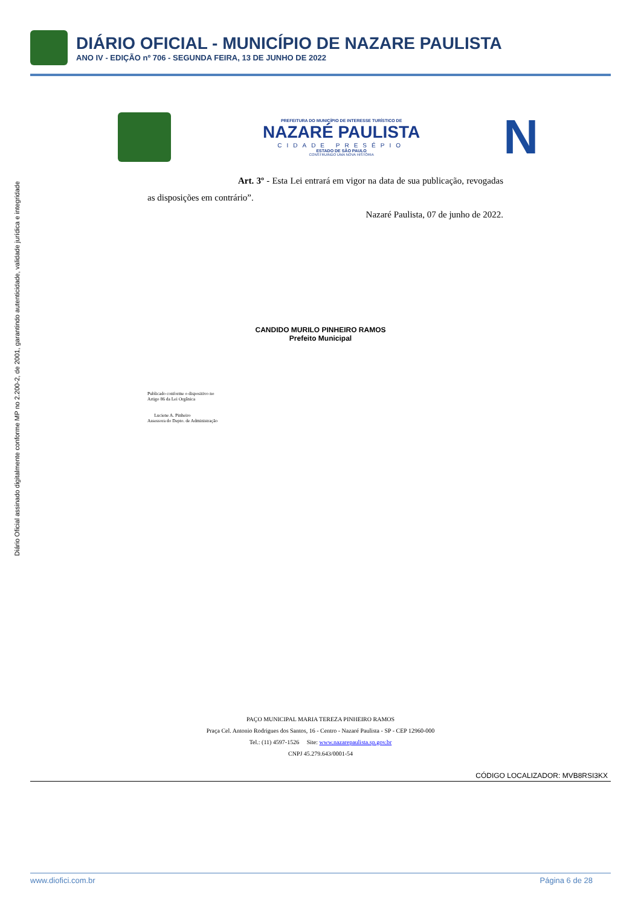Diário Oficial assinado digitalmente conforme MP no 2.200-2, de 2001, garantindo autenticidade, validade jurídica e integridade
DIÁRIO OFICIAL - MUNICÍPIO DE NAZARE PAULISTA
ANO IV - EDIÇÃO nº 706 - SEGUNDA FEIRA, 13 DE JUNHO DE 2022
PREFEITURA DO MUNICÍPIO DE INTERESSE TURÍSTICO DE
NAZARÉ PAULISTA
CIDADE PRESÉPIO
ESTADO DE SÃO PAULO
CONSTRUINDO UMA NOVA HISTÓRIA
N
Art. 3º - Esta Lei entrará em vigor na data de sua publicação, revogadas as disposições em contrário”.
Nazaré Paulista, 07 de junho de 2022.
CANDIDO MURILO PINHEIRO RAMOS
Prefeito Municipal
Publicado conforme o dispositivo no
Artigo 86 da Lei Orgânica
Luciene A. Pinheiro
Assessora do Depto. de Administração
PAÇO MUNICIPAL MARIA TEREZA PINHEIRO RAMOS
Praça Cel. Antonio Rodrigues dos Santos, 16 - Centro - Nazaré Paulista - SP - CEP 12960-000
Tel.: (11) 4597-1526 Site: www.nazarepaulista.sp.gov.br
CNPJ 45.279.643/0001-54
CÓDIGO LOCALIZADOR: MVB8RSI3KX
www.diofici.com.br Página 6 de 28